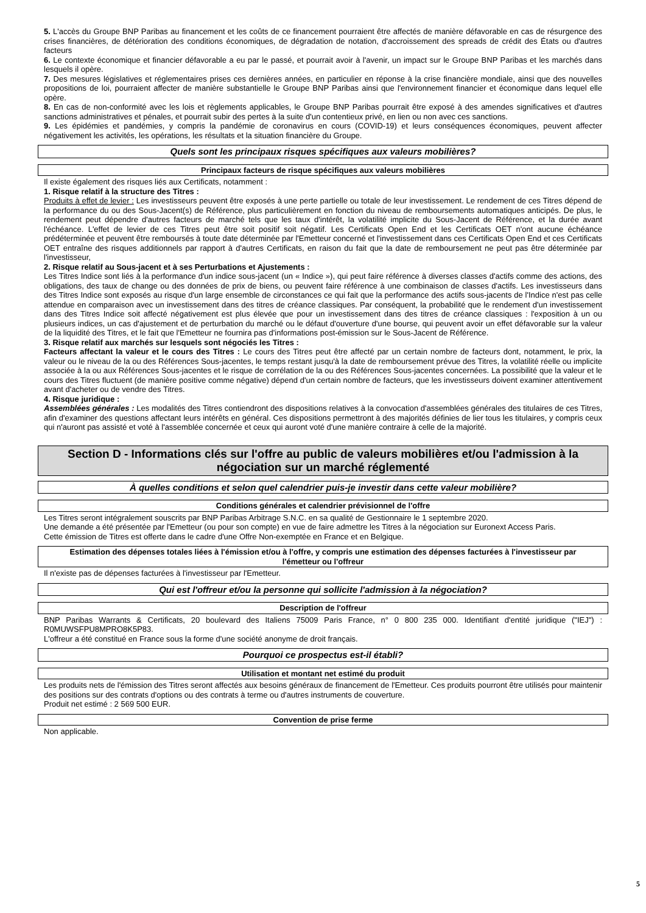5. L'accès du Groupe BNP Paribas au financement et les coûts de ce financement pourraient être affectés de manière défavorable en cas de résurgence des crises financières, de détérioration des conditions économiques, de dégradation de notation, d'accroissement des spreads de crédit des États ou d'autres facteurs
6. Le contexte économique et financier défavorable a eu par le passé, et pourrait avoir à l'avenir, un impact sur le Groupe BNP Paribas et les marchés dans lesquels il opère.
7. Des mesures législatives et réglementaires prises ces dernières années, en particulier en réponse à la crise financière mondiale, ainsi que des nouvelles propositions de loi, pourraient affecter de manière substantielle le Groupe BNP Paribas ainsi que l'environnement financier et économique dans lequel elle opère.
8. En cas de non-conformité avec les lois et règlements applicables, le Groupe BNP Paribas pourrait être exposé à des amendes significatives et d'autres sanctions administratives et pénales, et pourrait subir des pertes à la suite d'un contentieux privé, en lien ou non avec ces sanctions.
9. Les épidémies et pandémies, y compris la pandémie de coronavirus en cours (COVID-19) et leurs conséquences économiques, peuvent affecter négativement les activités, les opérations, les résultats et la situation financière du Groupe.
Quels sont les principaux risques spécifiques aux valeurs mobilières?
Principaux facteurs de risque spécifiques aux valeurs mobilières
Il existe également des risques liés aux Certificats, notamment :
1. Risque relatif à la structure des Titres :
Produits à effet de levier : Les investisseurs peuvent être exposés à une perte partielle ou totale de leur investissement. Le rendement de ces Titres dépend de la performance du ou des Sous-Jacent(s) de Référence, plus particulièrement en fonction du niveau de remboursements automatiques anticipés. De plus, le rendement peut dépendre d'autres facteurs de marché tels que les taux d'intérêt, la volatilité implicite du Sous-Jacent de Référence, et la durée avant l'échéance. L'effet de levier de ces Titres peut être soit positif soit négatif. Les Certificats Open End et les Certificats OET n'ont aucune échéance prédéterminée et peuvent être remboursés à toute date déterminée par l'Emetteur concerné et l'investissement dans ces Certificats Open End et ces Certificats OET entraîne des risques additionnels par rapport à d'autres Certificats, en raison du fait que la date de remboursement ne peut pas être déterminée par l'investisseur,
2. Risque relatif au Sous-jacent et à ses Perturbations et Ajustements :
Les Titres Indice sont liés à la performance d'un indice sous-jacent (un « Indice »), qui peut faire référence à diverses classes d'actifs comme des actions, des obligations, des taux de change ou des données de prix de biens, ou peuvent faire référence à une combinaison de classes d'actifs. Les investisseurs dans des Titres Indice sont exposés au risque d'un large ensemble de circonstances ce qui fait que la performance des actifs sous-jacents de l'Indice n'est pas celle attendue en comparaison avec un investissement dans des titres de créance classiques. Par conséquent, la probabilité que le rendement d'un investissement dans des Titres Indice soit affecté négativement est plus élevée que pour un investissement dans des titres de créance classiques : l'exposition à un ou plusieurs indices, un cas d'ajustement et de perturbation du marché ou le défaut d'ouverture d'une bourse, qui peuvent avoir un effet défavorable sur la valeur de la liquidité des Titres, et le fait que l'Emetteur ne fournira pas d'informations post-émission sur le Sous-Jacent de Référence.
3. Risque relatif aux marchés sur lesquels sont négociés les Titres :
Facteurs affectant la valeur et le cours des Titres : Le cours des Titres peut être affecté par un certain nombre de facteurs dont, notamment, le prix, la valeur ou le niveau de la ou des Références Sous-jacentes, le temps restant jusqu'à la date de remboursement prévue des Titres, la volatilité réelle ou implicite associée à la ou aux Références Sous-jacentes et le risque de corrélation de la ou des Références Sous-jacentes concernées. La possibilité que la valeur et le cours des Titres fluctuent (de manière positive comme négative) dépend d'un certain nombre de facteurs, que les investisseurs doivent examiner attentivement avant d'acheter ou de vendre des Titres.
4. Risque juridique :
Assemblées générales : Les modalités des Titres contiendront des dispositions relatives à la convocation d'assemblées générales des titulaires de ces Titres, afin d'examiner des questions affectant leurs intérêts en général. Ces dispositions permettront à des majorités définies de lier tous les titulaires, y compris ceux qui n'auront pas assisté et voté à l'assemblée concernée et ceux qui auront voté d'une manière contraire à celle de la majorité.
Section D - Informations clés sur l'offre au public de valeurs mobilières et/ou l'admission à la négociation sur un marché réglementé
À quelles conditions et selon quel calendrier puis-je investir dans cette valeur mobilière?
Conditions générales et calendrier prévisionnel de l'offre
Les Titres seront intégralement souscrits par BNP Paribas Arbitrage S.N.C. en sa qualité de Gestionnaire le 1 septembre 2020.
Une demande a été présentée par l'Emetteur (ou pour son compte) en vue de faire admettre les Titres à la négociation sur Euronext Access Paris.
Cette émission de Titres est offerte dans le cadre d'une Offre Non-exemptée en France et en Belgique.
Estimation des dépenses totales liées à l'émission et/ou à l'offre, y compris une estimation des dépenses facturées à l'investisseur par l'émetteur ou l'offreur
Il n'existe pas de dépenses facturées à l'investisseur par l'Emetteur.
Qui est l'offreur et/ou la personne qui sollicite l'admission à la négociation?
Description de l'offreur
BNP Paribas Warrants & Certificats, 20 boulevard des Italiens 75009 Paris France, n° 0 800 235 000. Identifiant d'entité juridique ("IEJ") : R0MUWSFPU8MPRO8K5P83.
L'offreur a été constitué en France sous la forme d'une société anonyme de droit français.
Pourquoi ce prospectus est-il établi?
Utilisation et montant net estimé du produit
Les produits nets de l'émission des Titres seront affectés aux besoins généraux de financement de l'Emetteur. Ces produits pourront être utilisés pour maintenir des positions sur des contrats d'options ou des contrats à terme ou d'autres instruments de couverture.
Produit net estimé : 2 569 500 EUR.
Convention de prise ferme
Non applicable.
5